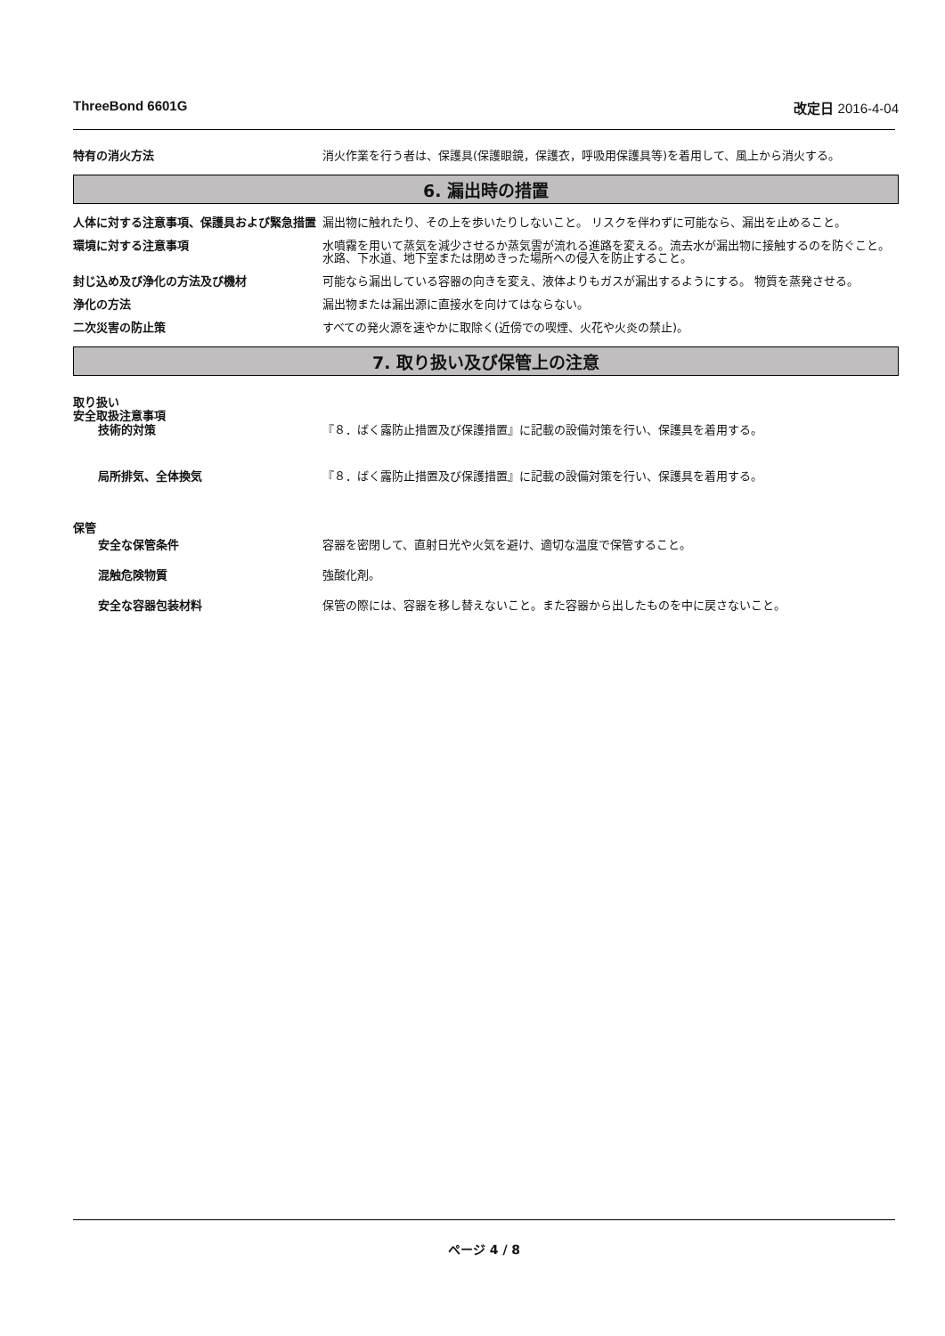ThreeBond 6601G 改定日 2016-4-04
特有の消火方法 消火作業を行う者は、保護具(保護眼鏡，保護衣，呼吸用保護具等)を着用して、風上から消火する。
6. 漏出時の措置
人体に対する注意事項、保護具および緊急措置 漏出物に触れたり、その上を歩いたりしないこと。 リスクを伴わずに可能なら、漏出を止めること。
環境に対する注意事項 水噴霧を用いて蒸気を減少させるか蒸気雲が流れる進路を変える。流去水が漏出物に接触するのを防ぐこと。 水路、下水道、地下室または閉めきった場所への侵入を防止すること。
封じ込め及び浄化の方法及び機材 可能なら漏出している容器の向きを変え、液体よりもガスが漏出するようにする。 物質を蒸発させる。
浄化の方法 漏出物または漏出源に直接水を向けてはならない。
二次災害の防止策 すべての発火源を速やかに取除く(近傍での喫煙、火花や火炎の禁止)。
7. 取り扱い及び保管上の注意
取り扱い
安全取扱注意事項
技術的対策 『８．ばく露防止措置及び保護措置』に記載の設備対策を行い、保護具を着用する。
局所排気、全体換気 『８．ばく露防止措置及び保護措置』に記載の設備対策を行い、保護具を着用する。
保管
安全な保管条件 容器を密閉して、直射日光や火気を避け、適切な温度で保管すること。
混触危険物質 強酸化剤。
安全な容器包装材料 保管の際には、容器を移し替えないこと。また容器から出したものを中に戻さないこと。
ページ 4 / 8